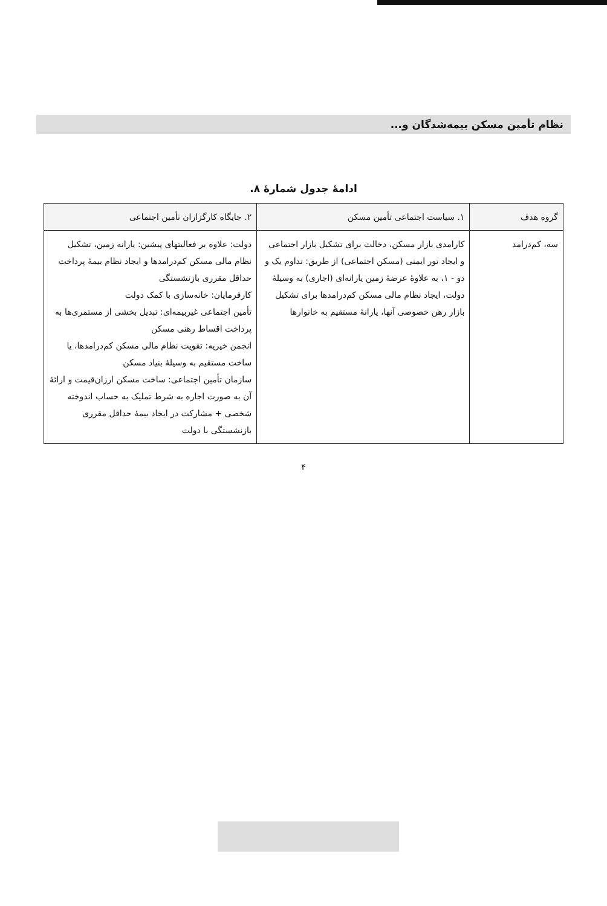نظام تأمین مسکن بیمه‌شدگان و...
ادامهٔ جدول شمارهٔ ۸.
| گروه هدف | ۱. سیاست اجتماعی تأمین مسکن | ۲. جایگاه کارگزاران تأمین اجتماعی |
| --- | --- | --- |
| سه، کم‌درامد | کارامدی بازار مسکن، دخالت برای تشکیل بازار اجتماعی و ایجاد تور ایمنی (مسکن اجتماعی) از طریق: تداوم یک و دو - ۱، به علاوهٔ عرضهٔ زمین یارانه‌ای (اجاری) به وسیلهٔ دولت، ایجاد نظام مالی مسکن کم‌درامدها برای تشکیل بازار رهن خصوصی آنها، یارانهٔ مستقیم به خانوارها | دولت: علاوه بر فعالیتهای پیشین: یارانه زمین، تشکیل نظام مالی مسکن کم‌درامدها و ایجاد نظام بیمهٔ پرداخت حداقل مقرری بازنشستگی کارفرمایان: خانه‌سازی با کمک دولت تأمین اجتماعی غیربیمه‌ای: تبدیل بخشی از مستمری‌ها به پرداخت اقساط رهنی مسکن انجمن خیریه: تقویت نظام مالی مسکن کم‌درامدها، یا ساخت مستقیم به وسیلهٔ بنیاد مسکن سازمان تأمین اجتماعی: ساخت مسکن ارزان‌قیمت و ارائهٔ آن به صورت اجاره به شرط تملیک به حساب اندوخته شخصی + مشارکت در ایجاد بیمهٔ حداقل مقرری بازنشستگی با دولت |
۴